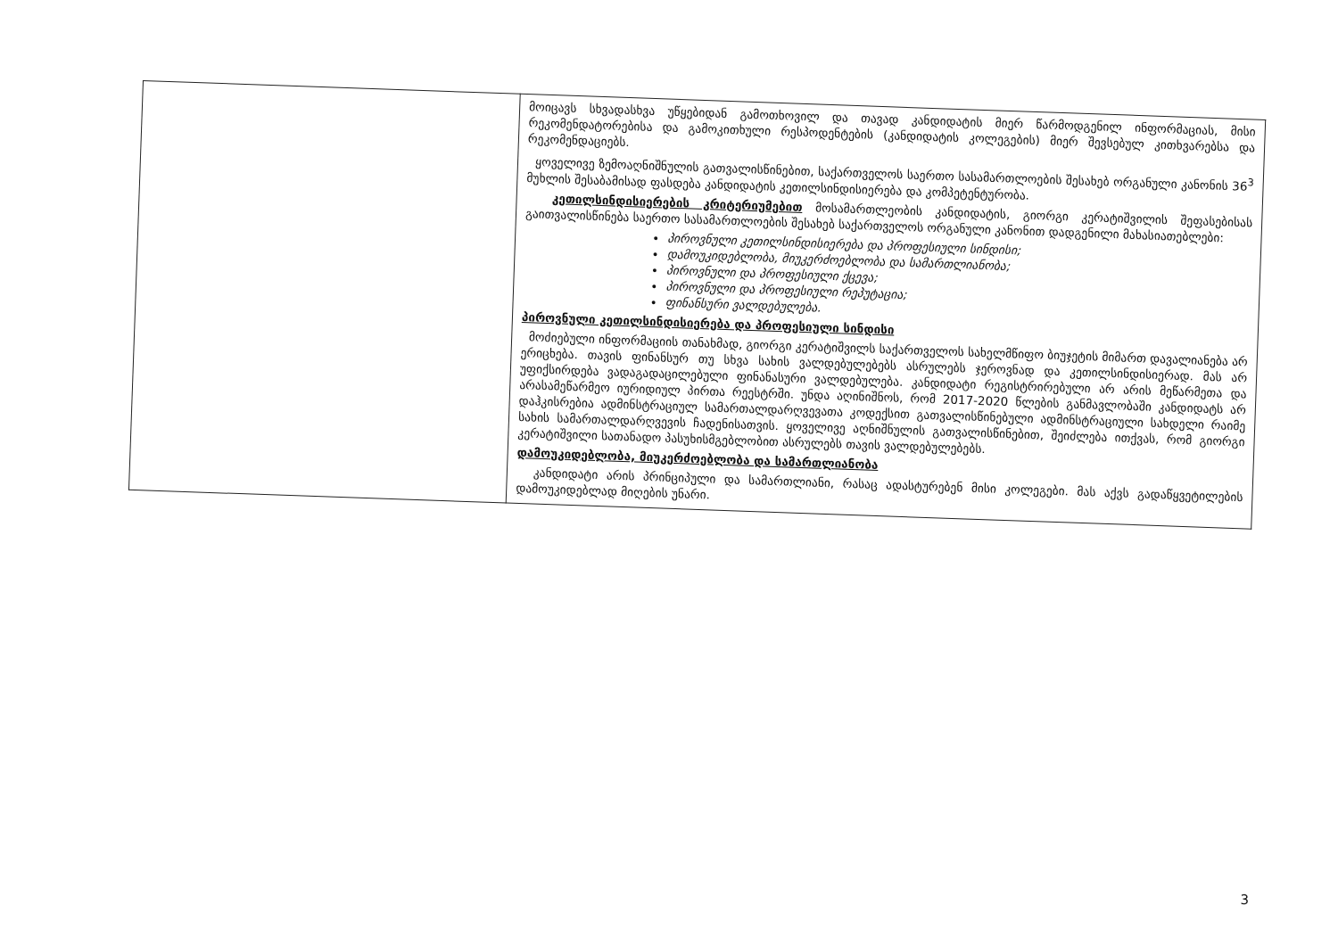| | მოიცავს სხვადასხვა უწყებიდან გამოთხოვილ და თავად კანდიდატის მიერ წარმოდგენილ ინფორმაციას, მისი რეკომენდატორებისა და გამოკითხული რესპოდენტების (კანდიდატის კოლეგების) მიერ შევსებულ კითხვარებსა და რეკომენდაციებს. ყოველივე ზემოაღნიშნულის გათვალისწინებით, საქართველოს საერთო სასამართლოების შესახებ ორგანული კანონის 36<sup>3</sup> მუხლის შესაბამისად ფასდება კანდიდატის კეთილსინდისიერება და კომპეტენტურობა. კეთილსინდისიერების კრიტერიუმებით მოსამართლეობის კანდიდატის, გიორგი კერატიშვილის შეფასებისას გაითვალისწინება საერთო სასამართლოების შესახებ საქართველოს ორგანული კანონით დადგენილი მახასიათებლები: პიროვნული კეთილსინდისიერება და პროფესიული სინდისი; დამოუკიდებლობა, მიუკერძოებლობა და სამართლიანობა; პიროვნული და პროფესიული ქცევა; პიროვნული და პროფესიული რეპუტაცია; ფინანსური ვალდებულება. პიროვნული კეთილსინდისიერება და პროფესიული სინდისი მოძიებული ინფორმაციის თანახმად, გიორგი კერატიშვილს საქართველოს სახელმწიფო ბიუჯეტის მიმართ დავალიანება არ ერიცხება. თავის ფინანსურ თუ სხვა სახის ვალდებულებებს ასრულებს ჯეროვნად და კეთილსინდისიერად. მას არ უფიქსირდება ვადაგადაცილებული ფინანასური ვალდებულება. კანდიდატი რეგისტრირებული არ არის მეწარმეთა და არასამეწარმეო იურიდიულ პირთა რეესტრში. უნდა აღინიშნოს, რომ 2017-2020 წლების განმავლობაში კანდიდატს არ დაჰკისრებია ადმინსტრაციულ სამართალდარღვევათა კოდექსით გათვალისწინებული ადმინსტრაციული სახდელი რაიმე სახის სამართალდარღვევის ჩადენისათვის. ყოველივე აღნიშნულის გათვალისწინებით, შეიძლება ითქვას, რომ გიორგი კერატიშვილი სათანადო პასუხისმგებლობით ასრულებს თავის ვალდებულებებს. დამოუკიდებლობა, მიუკერძოებლობა და სამართლიანობა კანდიდატი არის პრინციპული და სამართლიანი, რასაც ადასტურებენ მისი კოლეგები. მას აქვს გადაწყვეტილების დამოუკიდებლად მიღების უნარი. |
3